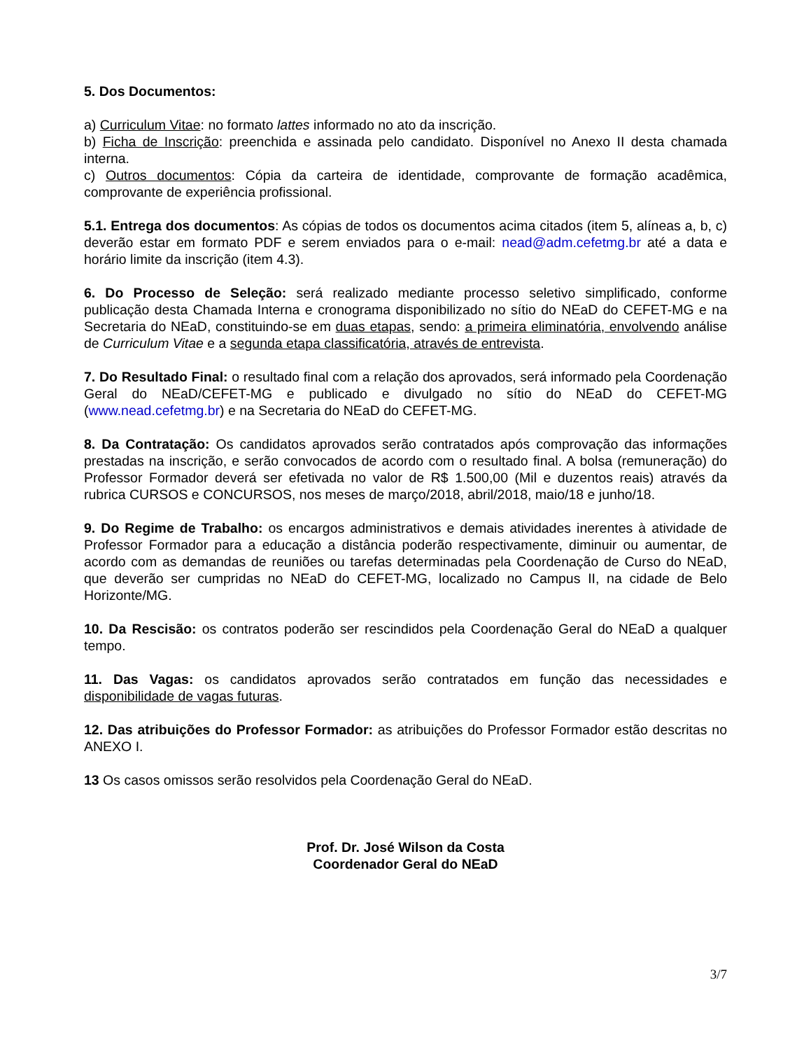5. Dos Documentos:
a) Curriculum Vitae: no formato lattes informado no ato da inscrição.
b) Ficha de Inscrição: preenchida e assinada pelo candidato. Disponível no Anexo II desta chamada interna.
c) Outros documentos: Cópia da carteira de identidade, comprovante de formação acadêmica, comprovante de experiência profissional.
5.1. Entrega dos documentos: As cópias de todos os documentos acima citados (item 5, alíneas a, b, c) deverão estar em formato PDF e serem enviados para o e-mail: nead@adm.cefetmg.br até a data e horário limite da inscrição (item 4.3).
6. Do Processo de Seleção: será realizado mediante processo seletivo simplificado, conforme publicação desta Chamada Interna e cronograma disponibilizado no sítio do NEaD do CEFET-MG e na Secretaria do NEaD, constituindo-se em duas etapas, sendo: a primeira eliminatória, envolvendo análise de Curriculum Vitae e a segunda etapa classificatória, através de entrevista.
7. Do Resultado Final: o resultado final com a relação dos aprovados, será informado pela Coordenação Geral do NEaD/CEFET-MG e publicado e divulgado no sítio do NEaD do CEFET-MG (www.nead.cefetmg.br) e na Secretaria do NEaD do CEFET-MG.
8. Da Contratação: Os candidatos aprovados serão contratados após comprovação das informações prestadas na inscrição, e serão convocados de acordo com o resultado final. A bolsa (remuneração) do Professor Formador deverá ser efetivada no valor de R$ 1.500,00 (Mil e duzentos reais) através da rubrica CURSOS e CONCURSOS, nos meses de março/2018, abril/2018, maio/18 e junho/18.
9. Do Regime de Trabalho: os encargos administrativos e demais atividades inerentes à atividade de Professor Formador para a educação a distância poderão respectivamente, diminuir ou aumentar, de acordo com as demandas de reuniões ou tarefas determinadas pela Coordenação de Curso do NEaD, que deverão ser cumpridas no NEaD do CEFET-MG, localizado no Campus II, na cidade de Belo Horizonte/MG.
10. Da Rescisão: os contratos poderão ser rescindidos pela Coordenação Geral do NEaD a qualquer tempo.
11. Das Vagas: os candidatos aprovados serão contratados em função das necessidades e disponibilidade de vagas futuras.
12. Das atribuições do Professor Formador: as atribuições do Professor Formador estão descritas no ANEXO I.
13 Os casos omissos serão resolvidos pela Coordenação Geral do NEaD.
Prof. Dr. José Wilson da Costa
Coordenador Geral do NEaD
3/7